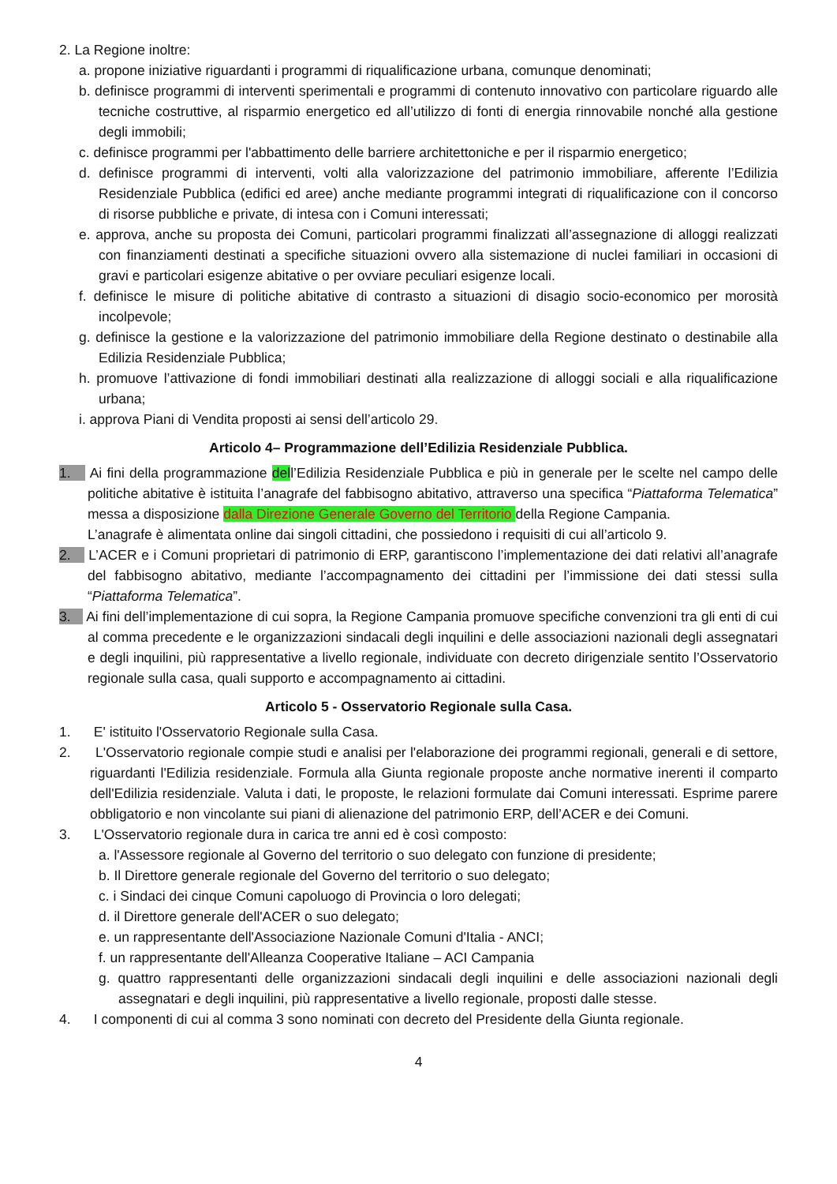2. La Regione inoltre:
a. propone iniziative riguardanti i programmi di riqualificazione urbana, comunque denominati;
b. definisce programmi di interventi sperimentali e programmi di contenuto innovativo con particolare riguardo alle tecniche costruttive, al risparmio energetico ed all’utilizzo di fonti di energia rinnovabile nonché alla gestione degli immobili;
c. definisce programmi per l'abbattimento delle barriere architettoniche e per il risparmio energetico;
d. definisce programmi di interventi, volti alla valorizzazione del patrimonio immobiliare, afferente l’Edilizia Residenziale Pubblica (edifici ed aree) anche mediante programmi integrati di riqualificazione con il concorso di risorse pubbliche e private, di intesa con i Comuni interessati;
e. approva, anche su proposta dei Comuni, particolari programmi finalizzati all’assegnazione di alloggi realizzati con finanziamenti destinati a specifiche situazioni ovvero alla sistemazione di nuclei familiari in occasioni di gravi e particolari esigenze abitative o per ovviare peculiari esigenze locali.
f. definisce le misure di politiche abitative di contrasto a situazioni di disagio socio-economico per morosità incolpevole;
g. definisce la gestione e la valorizzazione del patrimonio immobiliare della Regione destinato o destinabile alla Edilizia Residenziale Pubblica;
h. promuove l’attivazione di fondi immobiliari destinati alla realizzazione di alloggi sociali e alla riqualificazione urbana;
i. approva Piani di Vendita proposti ai sensi dell’articolo 29.
Articolo 4– Programmazione dell’Edilizia Residenziale Pubblica.
1. Ai fini della programmazione dell’Edilizia Residenziale Pubblica e più in generale per le scelte nel campo delle politiche abitative è istituita l’anagrafe del fabbisogno abitativo, attraverso una specifica “Piattaforma Telematica” messa a disposizione dalla Direzione Generale Governo del Territorio della Regione Campania.
L’anagrafe è alimentata online dai singoli cittadini, che possiedono i requisiti di cui all’articolo 9.
2. L’ACER e i Comuni proprietari di patrimonio di ERP, garantiscono l’implementazione dei dati relativi all’anagrafe del fabbisogno abitativo, mediante l’accompagnamento dei cittadini per l’immissione dei dati stessi sulla “Piattaforma Telematica”.
3. Ai fini dell’implementazione di cui sopra, la Regione Campania promuove specifiche convenzioni tra gli enti di cui al comma precedente e le organizzazioni sindacali degli inquilini e delle associazioni nazionali degli assegnatari e degli inquilini, più rappresentative a livello regionale, individuate con decreto dirigenziale sentito l’Osservatorio regionale sulla casa, quali supporto e accompagnamento ai cittadini.
Articolo 5 - Osservatorio Regionale sulla Casa.
1. E' istituito l'Osservatorio Regionale sulla Casa.
2. L'Osservatorio regionale compie studi e analisi per l'elaborazione dei programmi regionali, generali e di settore, riguardanti l'Edilizia residenziale. Formula alla Giunta regionale proposte anche normative inerenti il comparto dell'Edilizia residenziale. Valuta i dati, le proposte, le relazioni formulate dai Comuni interessati. Esprime parere obbligatorio e non vincolante sui piani di alienazione del patrimonio ERP, dell’ACER e dei Comuni.
3. L'Osservatorio regionale dura in carica tre anni ed è così composto:
a. l'Assessore regionale al Governo del territorio o suo delegato con funzione di presidente;
b. Il Direttore generale regionale del Governo del territorio o suo delegato;
c. i Sindaci dei cinque Comuni capoluogo di Provincia o loro delegati;
d. il Direttore generale dell'ACER o suo delegato;
e. un rappresentante dell'Associazione Nazionale Comuni d'Italia - ANCI;
f. un rappresentante dell'Alleanza Cooperative Italiane – ACI Campania
g. quattro rappresentanti delle organizzazioni sindacali degli inquilini e delle associazioni nazionali degli assegnatari e degli inquilini, più rappresentative a livello regionale, proposti dalle stesse.
4. I componenti di cui al comma 3 sono nominati con decreto del Presidente della Giunta regionale.
4